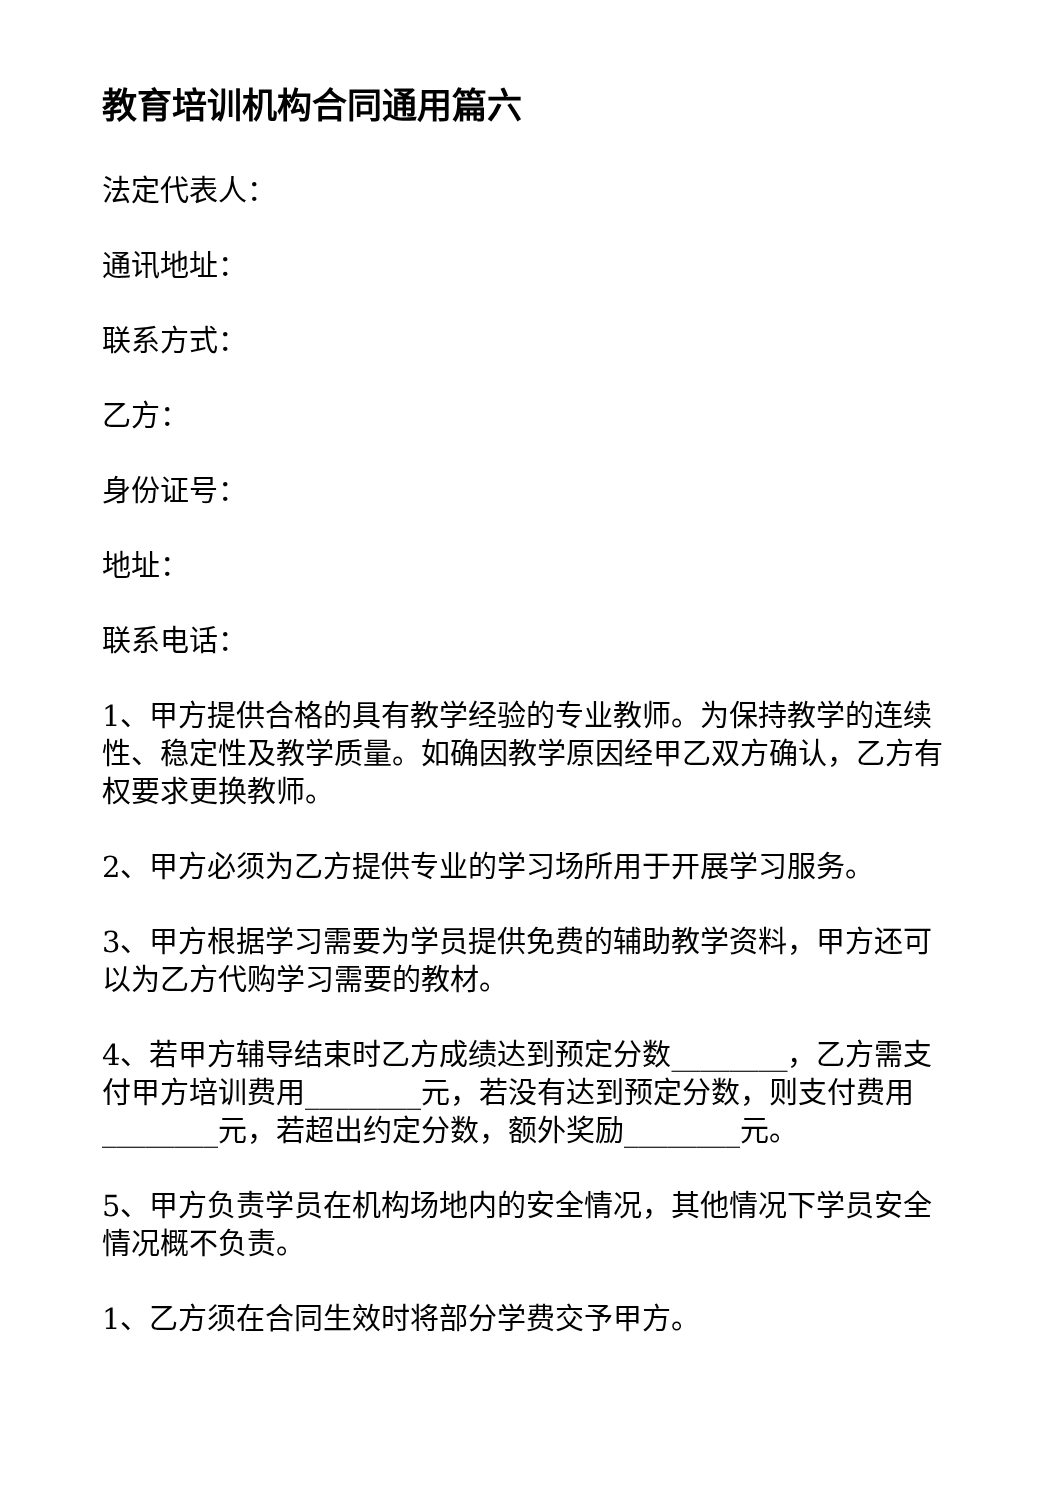教育培训机构合同通用篇六
法定代表人：
通讯地址：
联系方式：
乙方：
身份证号：
地址：
联系电话：
1、甲方提供合格的具有教学经验的专业教师。为保持教学的连续性、稳定性及教学质量。如确因教学原因经甲乙双方确认，乙方有权要求更换教师。
2、甲方必须为乙方提供专业的学习场所用于开展学习服务。
3、甲方根据学习需要为学员提供免费的辅助教学资料，甲方还可以为乙方代购学习需要的教材。
4、若甲方辅导结束时乙方成绩达到预定分数________，乙方需支付甲方培训费用________元，若没有达到预定分数，则支付费用________元，若超出约定分数，额外奖励________元。
5、甲方负责学员在机构场地内的安全情况，其他情况下学员安全情况概不负责。
1、乙方须在合同生效时将部分学费交予甲方。